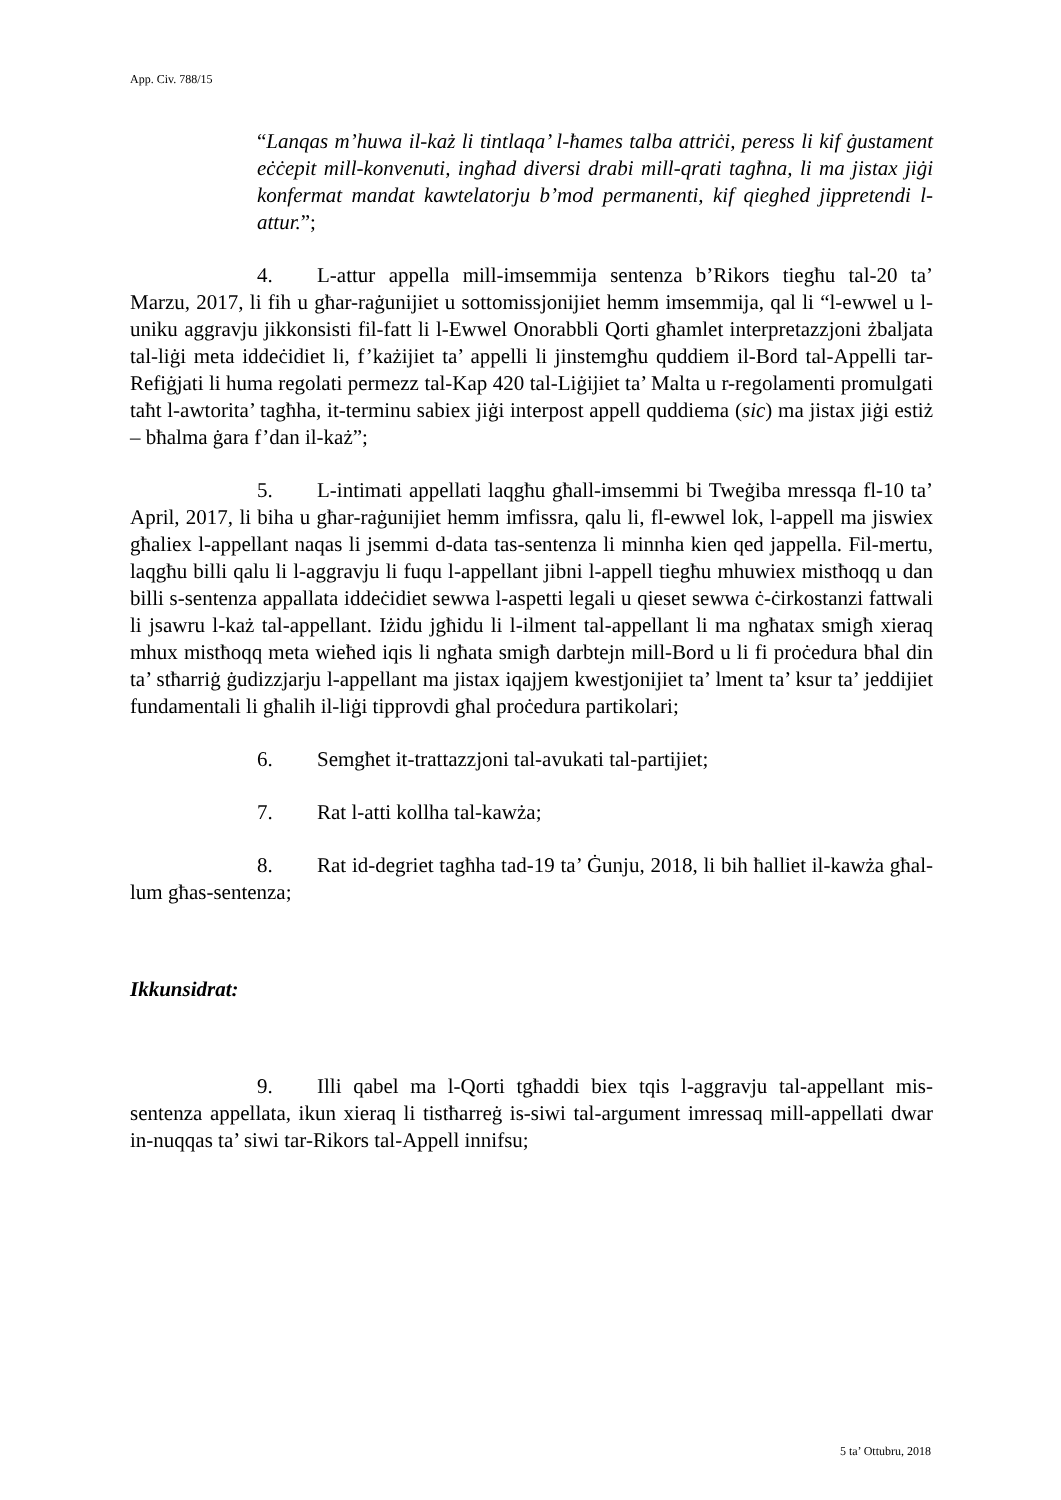App. Civ. 788/15
“Lanqas m’huwa il-każ li tintlaqa’ l-ħames talba attriċi, peress li kif ġustament eċċepit mill-konvenuti, ingħad diversi drabi mill-qrati tagħna, li ma jistax jiġi konfermat mandat kawtelatorju b’mod permanenti, kif qieghed jippretendi l-attur.”;
4. L-attur appella mill-imsemmija sentenza b’Rikors tiegħu tal-20 ta’ Marzu, 2017, li fih u għar-raġunijiet u sottomissjonijiet hemm imsemmija, qal li “l-ewwel u l-uniku aggravju jikkonsisti fil-fatt li l-Ewwel Onorabbli Qorti għamlet interpretazzjoni żbaljata tal-liġi meta iddeċidiet li, f’każijiet ta’ appelli li jinstemgħu quddiem il-Bord tal-Appelli tar-Refiġjati li huma regolati permezz tal-Kap 420 tal-Liġijiet ta’ Malta u r-regolamenti promulgati taħt l-awtorita’ tagħha, it-terminu sabiex jiġi interpost appell quddiema (sic) ma jistax jiġi estiż – bħalma ġara f’dan il-każ”;
5. L-intimati appellati laqgħu għall-imsemmi bi Tweġiba mressqa fl-10 ta’ April, 2017, li biha u għar-raġunijiet hemm imfissra, qalu li, fl-ewwel lok, l-appell ma jiswiex għaliex l-appellant naqas li jsemmi d-data tas-sentenza li minnha kien qed jappella. Fil-mertu, laqgħu billi qalu li l-aggravju li fuqu l-appellant jibni l-appell tiegħu mhuwiex mistħoqq u dan billi s-sentenza appallata iddeċidiet sewwa l-aspetti legali u qieset sewwa ċ-ċirkostanzi fattwali li jsawru l-każ tal-appellant. Iżidu jgħidu li l-ilment tal-appellant li ma ngħatax smigħ xieraq mhux mistħoqq meta wieħed iqis li ngħata smigħ darbtejn mill-Bord u li fi proċedura bħal din ta’ stħarriġ ġudizzjarju l-appellant ma jistax iqajjem kwestjonijiet ta’ lment ta’ ksur ta’ jeddijiet fundamentali li għalih il-liġi tipprovdi għal proċedura partikolari;
6. Semgħet it-trattazzjoni tal-avukati tal-partijiet;
7. Rat l-atti kollha tal-kawża;
8. Rat id-degriet tagħha tad-19 ta’ Ġunju, 2018, li bih ħalliet il-kawża għal-lum għas-sentenza;
Ikkunsidrat:
9. Illi qabel ma l-Qorti tgħaddi biex tqis l-aggravju tal-appellant mis-sentenza appellata, ikun xieraq li tistħarreġ is-siwi tal-argument imressaq mill-appellati dwar in-nuqqas ta’ siwi tar-Rikors tal-Appell innifsu;
5 ta’ Ottubru, 2018